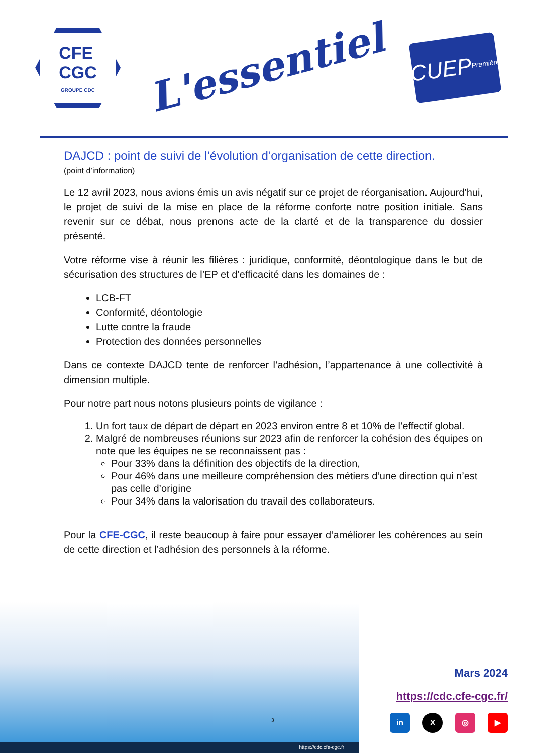CFE
CGC
GROUPE CDC
L'essentiel
CUEP
Première
DAJCD : point de suivi de l’évolution d’organisation de cette direction.
(point d’information)
Le 12 avril 2023, nous avions émis un avis négatif sur ce projet de réorganisation. Aujourd’hui, le projet de suivi de la mise en place de la réforme conforte notre position initiale. Sans revenir sur ce débat, nous prenons acte de la clarté et de la transparence du dossier présenté.
Votre réforme vise à réunir les filières : juridique, conformité, déontologique dans le but de sécurisation des structures de l’EP et d’efficacité dans les domaines de :
LCB-FT
Conformité, déontologie
Lutte contre la fraude
Protection des données personnelles
Dans ce contexte DAJCD tente de renforcer l’adhésion, l’appartenance à une collectivité à dimension multiple.
Pour notre part nous notons plusieurs points de vigilance :
1. Un fort taux de départ de départ en 2023 environ entre 8 et 10% de l’effectif global.
2. Malgré de nombreuses réunions sur 2023 afin de renforcer la cohésion des équipes on note que les équipes ne se reconnaissent pas :
Pour 33% dans la définition des objectifs de la direction,
Pour 46% dans une meilleure compréhension des métiers d’une direction qui n’est pas celle d’origine
Pour 34% dans la valorisation du travail des collaborateurs.
Pour la CFE-CGC, il reste beaucoup à faire pour essayer d’améliorer les cohérences au sein de cette direction et l’adhésion des personnels à la réforme.
https://cdc.cfe-cgc.fr
3
Mars 2024
https://cdc.cfe-cgc.fr/
in X ◎ ▶